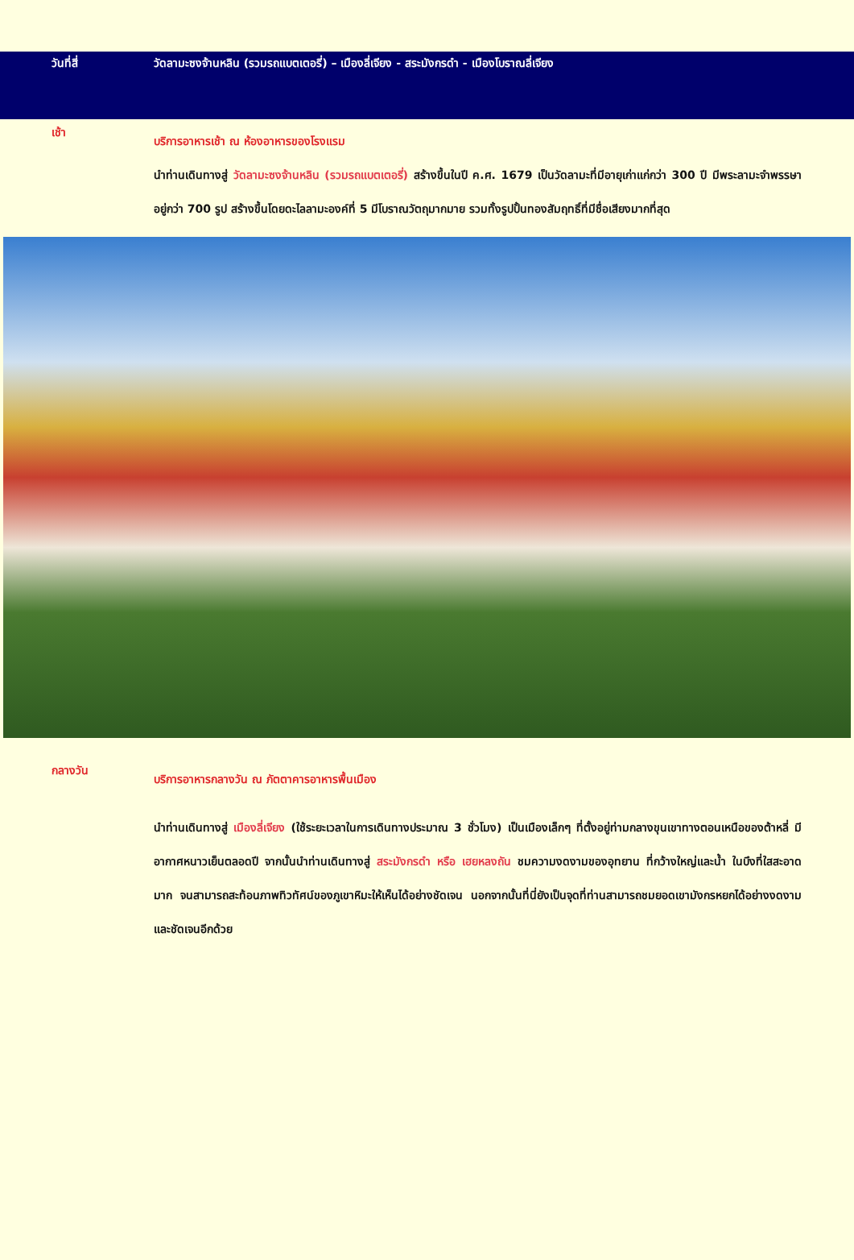วันที่สี่ วัดลามะซงจ้านหลิน (รวมรถแบตเตอรี่) – เมืองลี่เจียง - สระมังกรดำ - เมืองโบราณลี่เจียง
เช้า
บริการอาหารเช้า ณ ห้องอาหารของโรงแรม
นำท่านเดินทางสู่ วัดลามะซงจ้านหลิน (รวมรถแบตเตอรี่) สร้างขึ้นในปี ค.ศ. 1679 เป็นวัดลามะที่มีอายุเก่าแก่กว่า 300 ปี มีพระลามะจำพรรษาอยู่กว่า 700 รูป สร้างขึ้นโดยดะไลลามะองค์ที่ 5 มีโบราณวัตถุมากมาย รวมทั้งรูปปั้นทองสัมฤทธิ์ที่มีชื่อเสียงมากที่สุด
กลางวัน
บริการอาหารกลางวัน ณ ภัตตาคารอาหารพื้นเมือง
นำท่านเดินทางสู่ เมืองลี่เจียง (ใช้ระยะเวลาในการเดินทางประมาณ 3 ชั่วโมง) เป็นเมืองเล็กๆ ที่ตั้งอยู่ท่ามกลางขุนเขาทางตอนเหนือของต้าหลี่ มีอากาศหนาวเย็นตลอดปี จากนั้นนำท่านเดินทางสู่ สระมังกรดำ หรือ เฮยหลงถัน ชมความงดงามของอุทยาน ที่กว้างใหญ่และน้ำ ในบึงที่ใสสะอาดมาก จนสามารถสะท้อนภาพทิวทัศน์ของภูเขาหิมะให้เห็นได้อย่างชัดเจน นอกจากนั้นที่นี่ยังเป็นจุดที่ท่านสามารถชมยอดเขามังกรหยกได้อย่างงดงาม และชัดเจนอีกด้วย